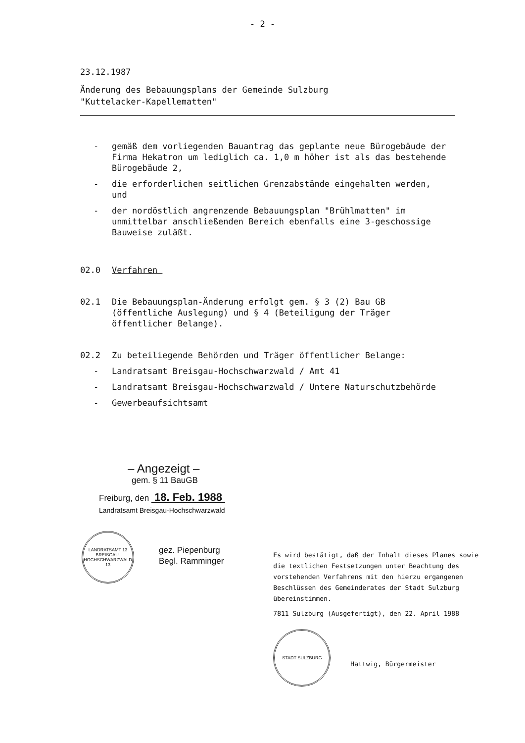- 2 -
23.12.1987
Änderung des Bebauungsplans der Gemeinde Sulzburg
"Kuttelacker-Kapellematten"
- gemäß dem vorliegenden Bauantrag das geplante neue Bürogebäude der Firma Hekatron um lediglich ca. 1,0 m höher ist als das bestehende Bürogebäude 2,
- die erforderlichen seitlichen Grenzabstände eingehalten werden, und
- der nordöstlich angrenzende Bebauungsplan "Brühlmatten" im unmittelbar anschließenden Bereich ebenfalls eine 3-geschossige Bauweise zuläßt.
02.0 Verfahren
02.1 Die Bebauungsplan-Änderung erfolgt gem. § 3 (2) Bau GB (öffentliche Auslegung) und § 4 (Beteiligung der Träger öffentlicher Belange).
02.2 Zu beteiliegende Behörden und Träger öffentlicher Belange:
- Landratsamt Breisgau-Hochschwarzwald / Amt 41
- Landratsamt Breisgau-Hochschwarzwald / Untere Naturschutzbehörde
- Gewerbeaufsichtsamt
– Angezeigt –
gem. § 11 BauGB
Freiburg, den 18. Feb. 1988
Landratsamt Breisgau-Hochschwarzwald
LANDRATSAMT 13 BREISGAU-HOCHSCHWARZWALD 13
gez. Piepenburg
Begl. Ramminger
Es wird bestätigt, daß der Inhalt dieses Planes sowie die textlichen Festsetzungen unter Beachtung des vorstehenden Verfahrens mit den hierzu ergangenen Beschlüssen des Gemeinderates der Stadt Sulzburg übereinstimmen.
7811 Sulzburg (Ausgefertigt), den 22. April 1988
STADT SULZBURG
Hattwig, Bürgermeister